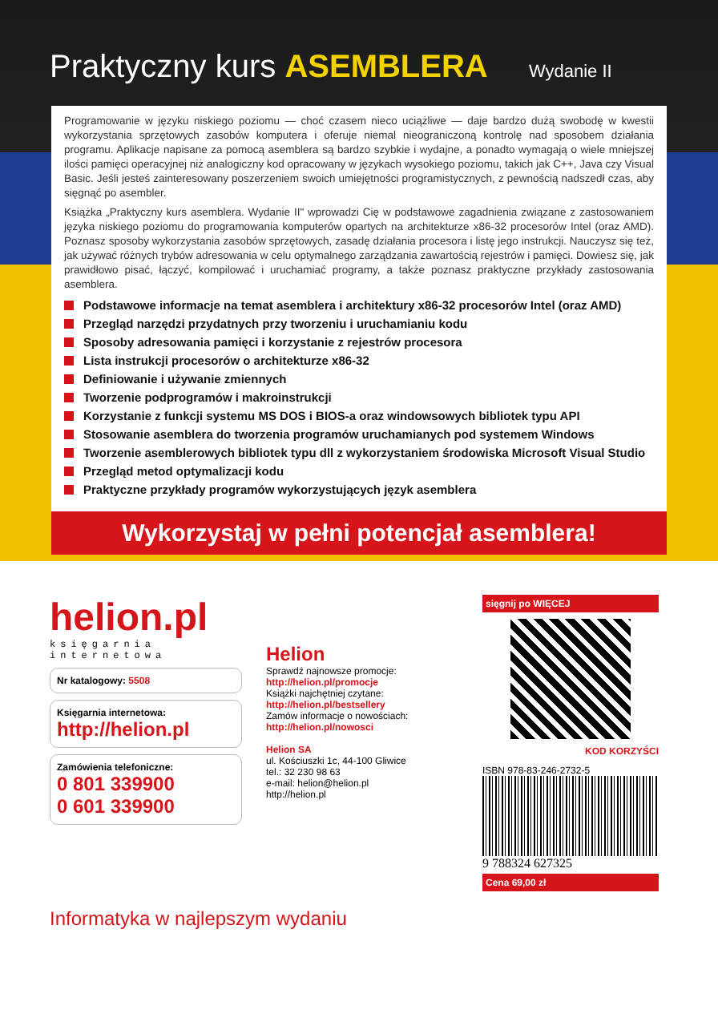Praktyczny kurs ASEMBLERA Wydanie II
Programowanie w języku niskiego poziomu — choć czasem nieco uciążliwe — daje bardzo dużą swobodę w kwestii wykorzystania sprzętowych zasobów komputera i oferuje niemal nieograniczoną kontrolę nad sposobem działania programu. Aplikacje napisane za pomocą asemblera są bardzo szybkie i wydajne, a ponadto wymagają o wiele mniejszej ilości pamięci operacyjnej niż analogiczny kod opracowany w językach wysokiego poziomu, takich jak C++, Java czy Visual Basic. Jeśli jesteś zainteresowany poszerzeniem swoich umiejętności programistycznych, z pewnością nadszedł czas, aby sięgnąć po asembler.
Książka „Praktyczny kurs asemblera. Wydanie II" wprowadzi Cię w podstawowe zagadnienia związane z zastosowaniem języka niskiego poziomu do programowania komputerów opartych na architekturze x86-32 procesorów Intel (oraz AMD). Poznasz sposoby wykorzystania zasobów sprzętowych, zasadę działania procesora i listę jego instrukcji. Nauczysz się też, jak używać różnych trybów adresowania w celu optymalnego zarządzania zawartością rejestrów i pamięci. Dowiesz się, jak prawidłowo pisać, łączyć, kompilować i uruchamiać programy, a także poznasz praktyczne przykłady zastosowania asemblera.
Podstawowe informacje na temat asemblera i architektury x86-32 procesorów Intel (oraz AMD)
Przegląd narzędzi przydatnych przy tworzeniu i uruchamianiu kodu
Sposoby adresowania pamięci i korzystanie z rejestrów procesora
Lista instrukcji procesorów o architekturze x86-32
Definiowanie i używanie zmiennych
Tworzenie podprogramów i makroinstrukcji
Korzystanie z funkcji systemu MS DOS i BIOS-a oraz windowsowych bibliotek typu API
Stosowanie asemblera do tworzenia programów uruchamianych pod systemem Windows
Tworzenie asemblerowych bibliotek typu dll z wykorzystaniem środowiska Microsoft Visual Studio
Przegląd metod optymalizacji kodu
Praktyczne przykłady programów wykorzystujących język asemblera
Wykorzystaj w pełni potencjał asemblera!
helion.pl
księgarnia internetowa
Nr katalogowy: 5508
Księgarnia internetowa:
http://helion.pl
Zamówienia telefoniczne:
0 801 339900
0 601 339900
Helion
Sprawdź najnowsze promocje:
http://helion.pl/promocje
Książki najchętniej czytane:
http://helion.pl/bestsellery
Zamów informacje o nowościach:
http://helion.pl/nowosci
Helion SA
ul. Kościuszki 1c, 44-100 Gliwice
tel.: 32 230 98 63
e-mail: helion@helion.pl
http://helion.pl
sięgnij po WIĘCEJ
KOD KORZYŚCI
ISBN 978-83-246-2732-5
9 788324 627325
Cena 69,00 zł
Informatyka w najlepszym wydaniu